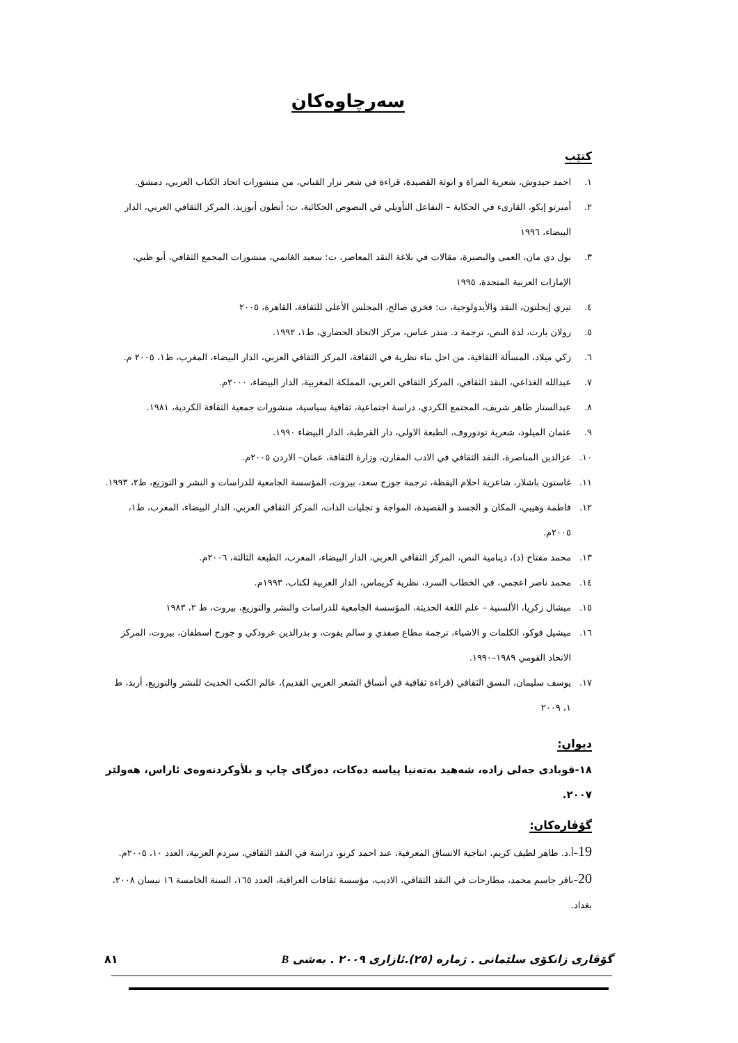سەرچاوەكان
كتێب
١. احمد حيدوش، شعرية المراة و انوثة القصيدة، قراءة في شعر نزار القباني، من منشورات اتحاد الكتاب العربي، دمشق.
٢. أمبرتو إيكو، القارىء في الحكاية – التفاعل التأويلي في النصوص الحكائية، ت: أنطون أبوزيد، المركز الثقافي العربي، الدار البيضاء، ١٩٩٦
٣. بول دي مان، العمى والبصيرة، مقالات في بلاغة النقد المعاصر، ت: سعيد الغانمي، منشورات المجمع الثقافي، أبو ظبي، الإمارات العربية المتحدة، ١٩٩٥
٤. تيري إيجلتون، النقد والأيدولوجية، ت: فخري صالح، المجلس الأعلى للثقافة، القاهرة، ٢٠٠٥
٥. رولان بارت، لذة النص، ترجمة د. منذر عباس، مركز الاتحاد الحضاري، ط١، ١٩٩٢.
٦. زكي ميلاد، المسألة الثقافية، من اجل بناء نظرية في الثقافة، المركز الثقافي العربي، الدار البيضاء، المغرب، ط١، ٢٠٠٥ م.
٧. عبدالله الغذاعي، النقد الثقافي، المركز الثقافي العربي، المملكة المغربية، الدار البيضاء، ٢٠٠٠م.
٨. عبدالستار طاهر شريف، المجتمع الكردي، دراسة اجتماعية، ثقافية سياسية، منشورات جمعية الثقافة الكردية، ١٩٨١.
٩. عثمان الميلود، شعرية تودوروف، الطبعة الاولى، دار القرطبة، الدار البيضاء ١٩٩٠.
١٠. عزالدين المناصرة، النقد الثقافي في الادب المقارن، وزارة الثقافة، عمان– الاردن ٢٠٠٥م.
١١. غاستون باشلار، شاعرية احلام اليقظة، ترجمة جورج سعد، بيروت، المؤسسة الجامعية للدراسات و النشر و التوزيع، ط٢، ١٩٩٣.
١٢. فاطمة وهيبي، المكان و الجسد و القصيدة، المواجة و تجليات الذات، المركز الثقافي العربي، الدار البيضاء، المغرب، ط١، ٢٠٠٥م.
١٣. محمد مفتاح (د)، دينامية النص، المركز الثقافي العربي، الدار البيضاء، المغرب، الطبعة الثالثة، ٢٠٠٦م.
١٤. محمد ناصر اعجمي، في الخطاب السرد، نظرية كريماس، الدار العربية لكتاب، ١٩٩٣م.
١٥. ميشال زكريا، الألسنية – علم اللغة الحديثة، المؤسسة الجامعية للدراسات والنشر والتوزيع، بيروت، ط ٢، ١٩٨٣
١٦. ميشيل فوكو، الكلمات و الاشياء، ترجمة مطاع صفدي و سالم يفوت، و بدرالدين عرودكي و جورج اسطفان، بيروت، المركز الاتحاد القومي ١٩٨٩–١٩٩٠.
١٧. يوسف سليمان، النسق الثقافي (قراءة ثقافية في أنساق الشعر العربي القديم)، عالم الكتب الحديث للنشر والتوزيع، أربد، ط ١، ٢٠٠٩
ديوان:
١٨-قوبادی جەلی زادە، شەهید بەتەنیا پیاسە دەكات، دەزگای چاپ و بلأوكردنەوەی ئاراس، هەولێر ٢٠٠٧.
گۆڤارەكان:
19–أ.د. طاهر لطيف كريم، انتاجية الانساق المعرفية، عند احمد كرنو، دراسة في النقد الثقافي، سردم العربية، العدد ١٠، ٢٠٠٥م.
20–باقر جاسم محمد، مطارحات في النقد الثقافي، الاديب، مؤسسة ثقافات العراقية، العدد ١٦٥، السنة الخامسة ١٦ نيسان ٢٠٠٨، بغداد.
گۆڤاری زانكۆی سلێمانی . ژمارە (٢٥).ئازاری ٢٠٠٩ . بەشی B ٨١